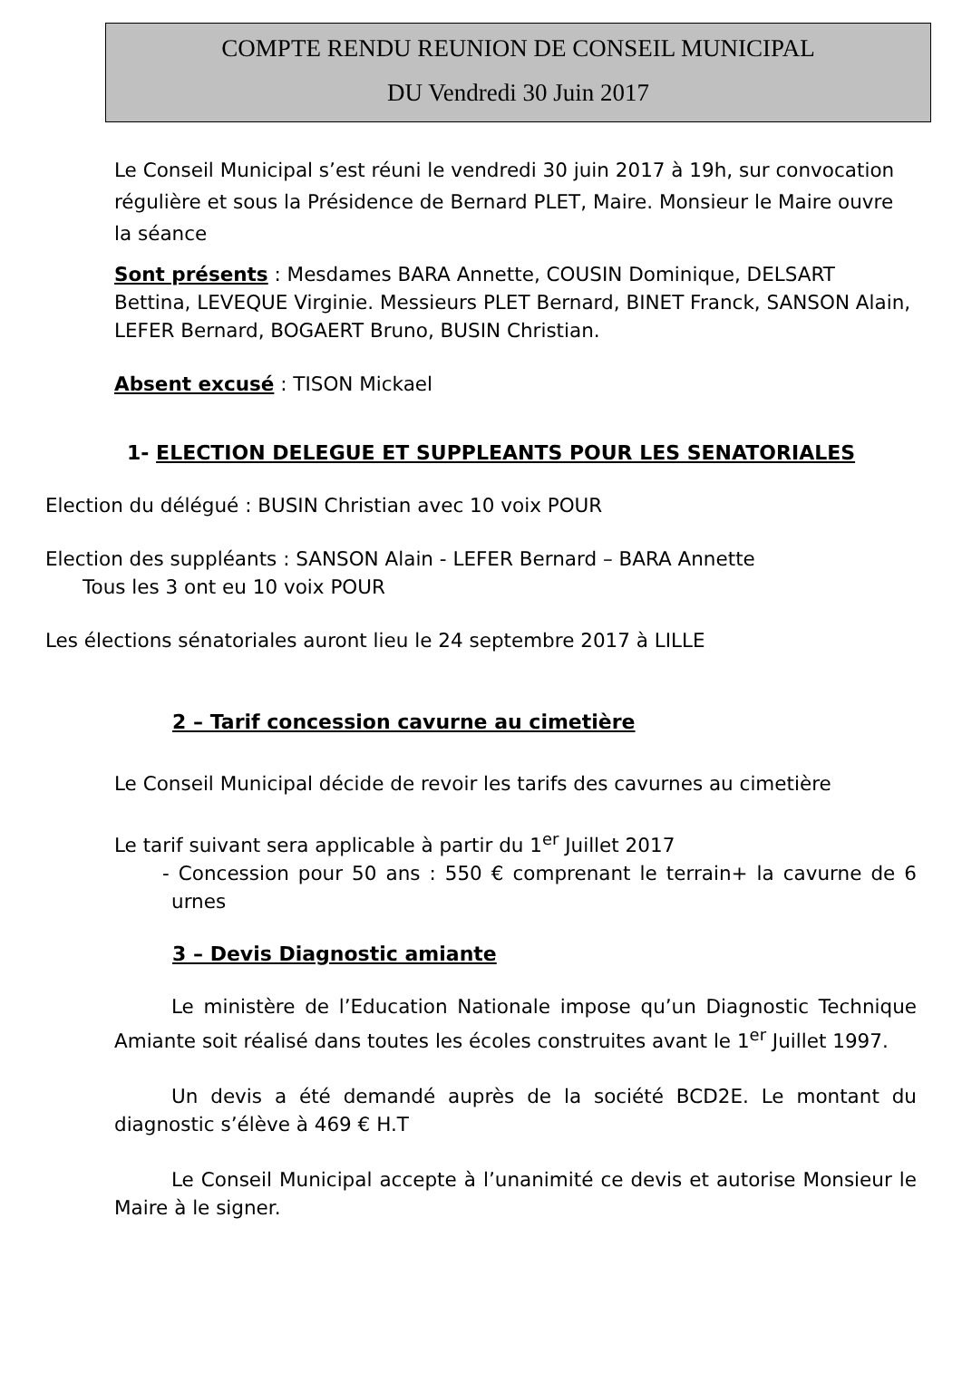COMPTE RENDU REUNION DE CONSEIL MUNICIPAL
DU Vendredi 30 Juin 2017
Le Conseil Municipal s’est réuni le vendredi 30 juin 2017 à 19h, sur convocation régulière et sous la Présidence de Bernard PLET, Maire. Monsieur le Maire ouvre la séance
Sont présents : Mesdames BARA Annette, COUSIN Dominique, DELSART Bettina, LEVEQUE Virginie. Messieurs PLET Bernard, BINET Franck, SANSON Alain, LEFER Bernard, BOGAERT Bruno, BUSIN Christian.
Absent excusé : TISON Mickael
1- ELECTION DELEGUE ET SUPPLEANTS POUR LES SENATORIALES
Election du délégué : BUSIN Christian avec 10 voix POUR
Election des suppléants : SANSON Alain - LEFER Bernard – BARA Annette
Tous les 3 ont eu 10 voix POUR
Les élections sénatoriales auront lieu le 24 septembre 2017 à LILLE
2 – Tarif concession cavurne au cimetière
Le Conseil Municipal décide de revoir les tarifs des cavurnes au cimetière
Le tarif suivant sera applicable à partir du 1<sup>er</sup> Juillet 2017
- Concession pour 50 ans : 550 € comprenant le terrain+ la cavurne de 6 urnes
3 – Devis Diagnostic amiante
Le ministère de l’Education Nationale impose qu’un Diagnostic Technique Amiante soit réalisé dans toutes les écoles construites avant le 1<sup>er</sup> Juillet 1997.
Un devis a été demandé auprès de la société BCD2E. Le montant du diagnostic s’élève à 469 € H.T
Le Conseil Municipal accepte à l’unanimité ce devis et autorise Monsieur le Maire à le signer.